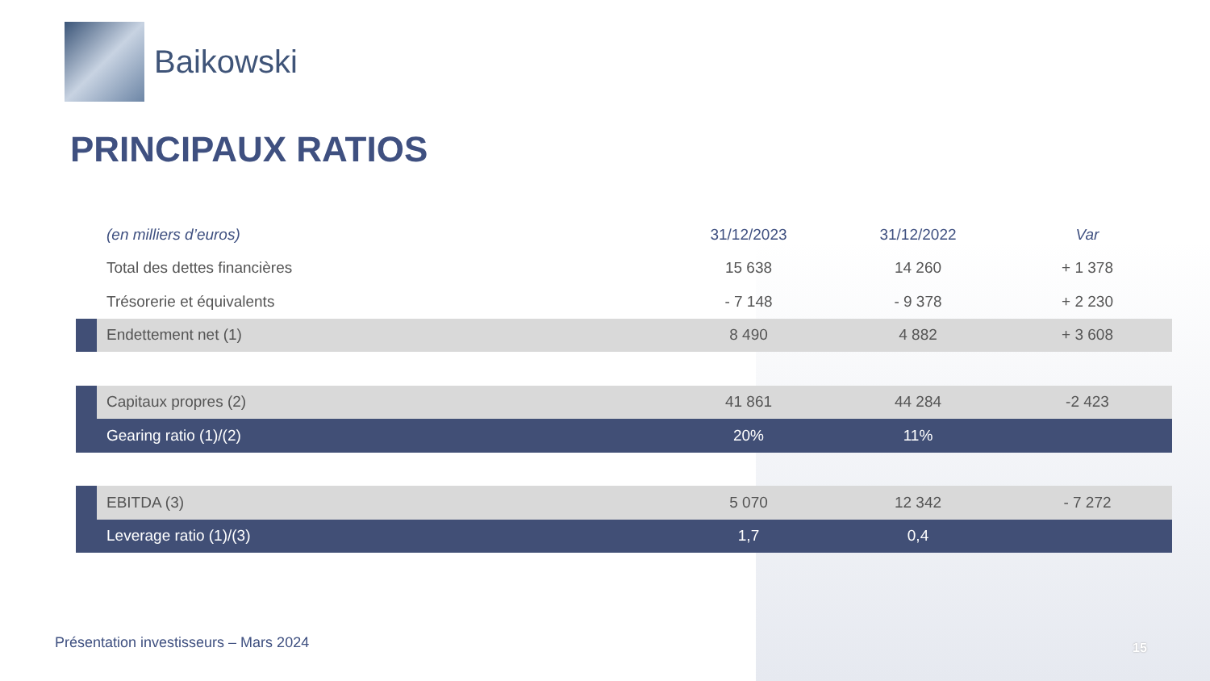Baikowski
PRINCIPAUX RATIOS
| | (en milliers d’euros) | 31/12/2023 | 31/12/2022 | Var |
| --- | --- | --- | --- | --- |
| | Total des dettes financières | 15 638 | 14 260 | + 1 378 |
| | Trésorerie et équivalents | - 7 148 | - 9 378 | + 2 230 |
| | Endettement net (1) | 8 490 | 4 882 | + 3 608 |
| | Capitaux propres (2) | 41 861 | 44 284 | -2 423 |
| | Gearing ratio (1)/(2) | 20% | 11% | |
| | EBITDA (3) | 5 070 | 12 342 | - 7 272 |
| | Leverage ratio (1)/(3) | 1,7 | 0,4 | |
Présentation investisseurs – Mars 2024
15